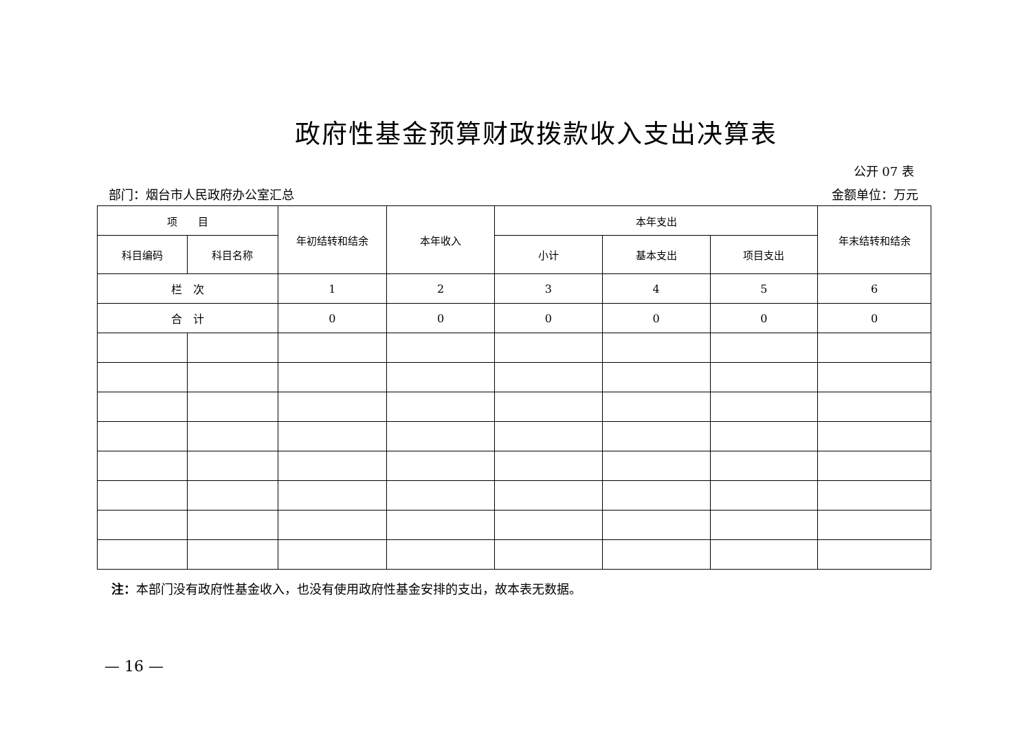政府性基金预算财政拨款收入支出决算表
公开 07 表
部门：烟台市人民政府办公室汇总 金额单位：万元
| 项 目 | | 年初结转和结余 | 本年收入 | 本年支出 | | | 年末结转和结余 |
| --- | --- | --- | --- | --- | --- | --- | --- |
| 科目编码 | 科目名称 | | | 小计 | 基本支出 | 项目支出 | |
| 栏 次 | | 1 | 2 | 3 | 4 | 5 | 6 |
| 合 计 | | 0 | 0 | 0 | 0 | 0 | 0 |
注：本部门没有政府性基金收入，也没有使用政府性基金安排的支出，故本表无数据。
— 16 —